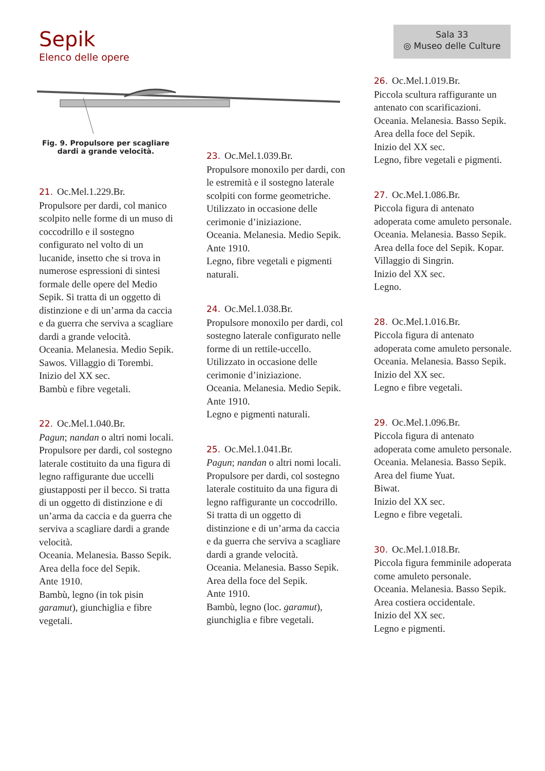Sepik
Elenco delle opere
Sala 33
◎ Museo delle Culture
Fig. 9. Propulsore per scagliare dardi a grande velocità.
21. Oc.Mel.1.229.Br.
Propulsore per dardi, col manico scolpito nelle forme di un muso di coccodrillo e il sostegno configurato nel volto di un lucanide, insetto che si trova in numerose espressioni di sintesi formale delle opere del Medio Sepik. Si tratta di un oggetto di distinzione e di un’arma da caccia e da guerra che serviva a scagliare dardi a grande velocità.
Oceania. Melanesia. Medio Sepik. Sawos. Villaggio di Torembi.
Inizio del XX sec.
Bambù e fibre vegetali.
22. Oc.Mel.1.040.Br.
Pagun; nandan o altri nomi locali.
Propulsore per dardi, col sostegno laterale costituito da una figura di legno raffigurante due uccelli giustapposti per il becco. Si tratta di un oggetto di distinzione e di un’arma da caccia e da guerra che serviva a scagliare dardi a grande velocità.
Oceania. Melanesia. Basso Sepik. Area della foce del Sepik.
Ante 1910.
Bambù, legno (in tok pisin garamut), giunchiglia e fibre vegetali.
23. Oc.Mel.1.039.Br.
Propulsore monoxilo per dardi, con le estremità e il sostegno laterale scolpiti con forme geometriche. Utilizzato in occasione delle cerimonie d’iniziazione.
Oceania. Melanesia. Medio Sepik.
Ante 1910.
Legno, fibre vegetali e pigmenti naturali.
24. Oc.Mel.1.038.Br.
Propulsore monoxilo per dardi, col sostegno laterale configurato nelle forme di un rettile-uccello. Utilizzato in occasione delle cerimonie d’iniziazione.
Oceania. Melanesia. Medio Sepik.
Ante 1910.
Legno e pigmenti naturali.
25. Oc.Mel.1.041.Br.
Pagun; nandan o altri nomi locali.
Propulsore per dardi, col sostegno laterale costituito da una figura di legno raffigurante un coccodrillo. Si tratta di un oggetto di distinzione e di un’arma da caccia e da guerra che serviva a scagliare dardi a grande velocità.
Oceania. Melanesia. Basso Sepik. Area della foce del Sepik.
Ante 1910.
Bambù, legno (loc. garamut), giunchiglia e fibre vegetali.
26. Oc.Mel.1.019.Br.
Piccola scultura raffigurante un antenato con scarificazioni.
Oceania. Melanesia. Basso Sepik. Area della foce del Sepik.
Inizio del XX sec.
Legno, fibre vegetali e pigmenti.
27. Oc.Mel.1.086.Br.
Piccola figura di antenato adoperata come amuleto personale.
Oceania. Melanesia. Basso Sepik. Area della foce del Sepik. Kopar. Villaggio di Singrin.
Inizio del XX sec.
Legno.
28. Oc.Mel.1.016.Br.
Piccola figura di antenato adoperata come amuleto personale.
Oceania. Melanesia. Basso Sepik.
Inizio del XX sec.
Legno e fibre vegetali.
29. Oc.Mel.1.096.Br.
Piccola figura di antenato adoperata come amuleto personale.
Oceania. Melanesia. Basso Sepik. Area del fiume Yuat.
Biwat.
Inizio del XX sec.
Legno e fibre vegetali.
30. Oc.Mel.1.018.Br.
Piccola figura femminile adoperata come amuleto personale.
Oceania. Melanesia. Basso Sepik. Area costiera occidentale.
Inizio del XX sec.
Legno e pigmenti.